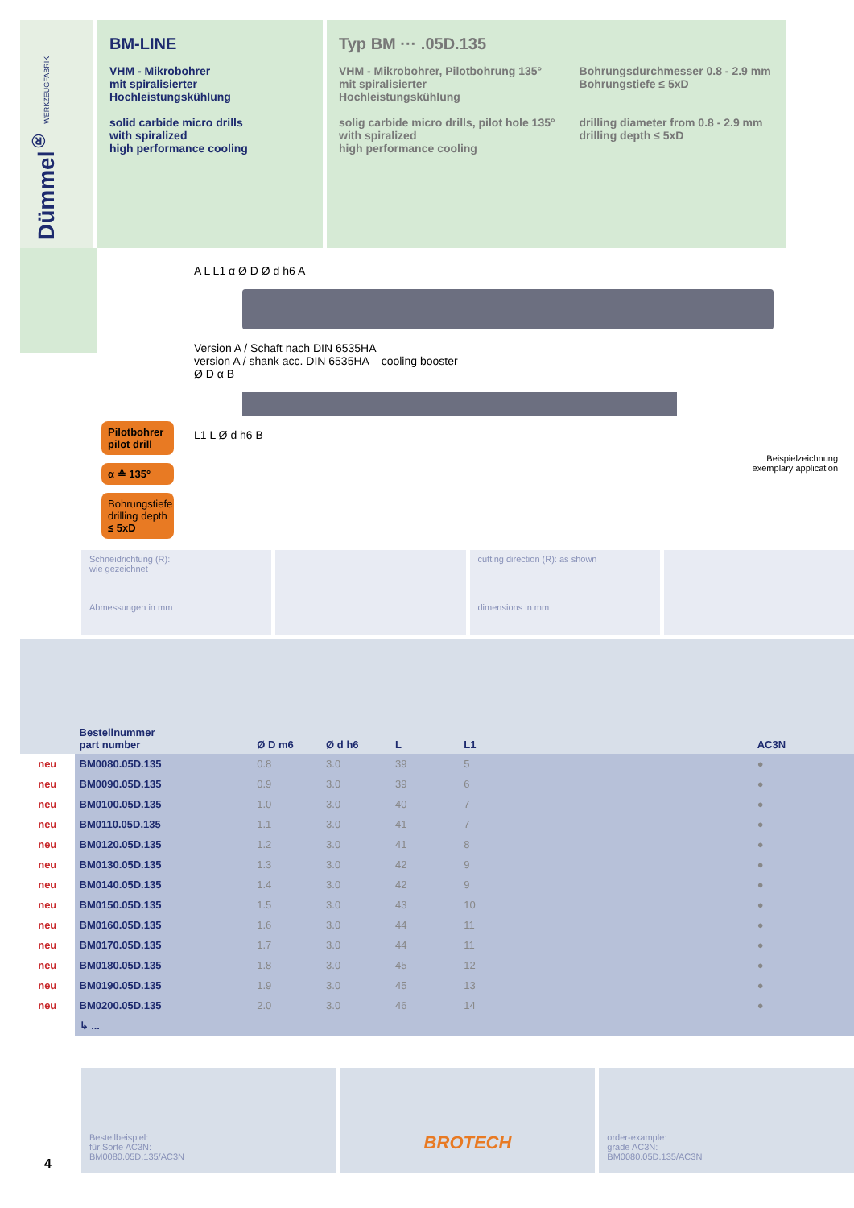Dümmel<sup>®</sup> WERKZEUGFABRIK
BM-LINE
VHM - Mikrobohrer
mit spiralisierter
Hochleistungskühlung
solid carbide micro drills
with spiralized
high performance cooling
Typ BM ··· .05D.135
VHM - Mikrobohrer, Pilotbohrung 135°
mit spiralisierter
Hochleistungskühlung
solig carbide micro drills, pilot hole 135°
with spiralized
high performance cooling
Bohrungsdurchmesser 0.8 - 2.9 mm
Bohrungstiefe ≤ 5xD
drilling diameter from 0.8 - 2.9 mm
drilling depth ≤ 5xD
Pilotbohrer
pilot drill
α ≙ 135°
Bohrungstiefe
drilling depth
≤ 5xD
A L L1 α Ø D Ø d h6 A
Version A / Schaft nach DIN 6535HA
version A / shank acc. DIN 6535HA cooling booster
Ø D α B
L1 L Ø d h6 B
Beispielzeichnung
exemplary application
Schneidrichtung (R):
wie gezeichnet
Abmessungen in mm
cutting direction (R): as shown
dimensions in mm
| | Bestellnummer part number | Ø D m6 | Ø d h6 | L | L1 | AC3N |
| --- | --- | --- | --- | --- | --- | --- |
| neu | BM0080.05D.135 | 0.8 | 3.0 | 39 | 5 | ● |
| neu | BM0090.05D.135 | 0.9 | 3.0 | 39 | 6 | ● |
| neu | BM0100.05D.135 | 1.0 | 3.0 | 40 | 7 | ● |
| neu | BM0110.05D.135 | 1.1 | 3.0 | 41 | 7 | ● |
| neu | BM0120.05D.135 | 1.2 | 3.0 | 41 | 8 | ● |
| neu | BM0130.05D.135 | 1.3 | 3.0 | 42 | 9 | ● |
| neu | BM0140.05D.135 | 1.4 | 3.0 | 42 | 9 | ● |
| neu | BM0150.05D.135 | 1.5 | 3.0 | 43 | 10 | ● |
| neu | BM0160.05D.135 | 1.6 | 3.0 | 44 | 11 | ● |
| neu | BM0170.05D.135 | 1.7 | 3.0 | 44 | 11 | ● |
| neu | BM0180.05D.135 | 1.8 | 3.0 | 45 | 12 | ● |
| neu | BM0190.05D.135 | 1.9 | 3.0 | 45 | 13 | ● |
| neu | BM0200.05D.135 | 2.0 | 3.0 | 46 | 14 | ● |
| | ↳ ... | | | | | |
Bestellbeispiel:
für Sorte AC3N:
BM0080.05D.135/AC3N
BROTECH
order-example:
grade AC3N:
BM0080.05D.135/AC3N
4